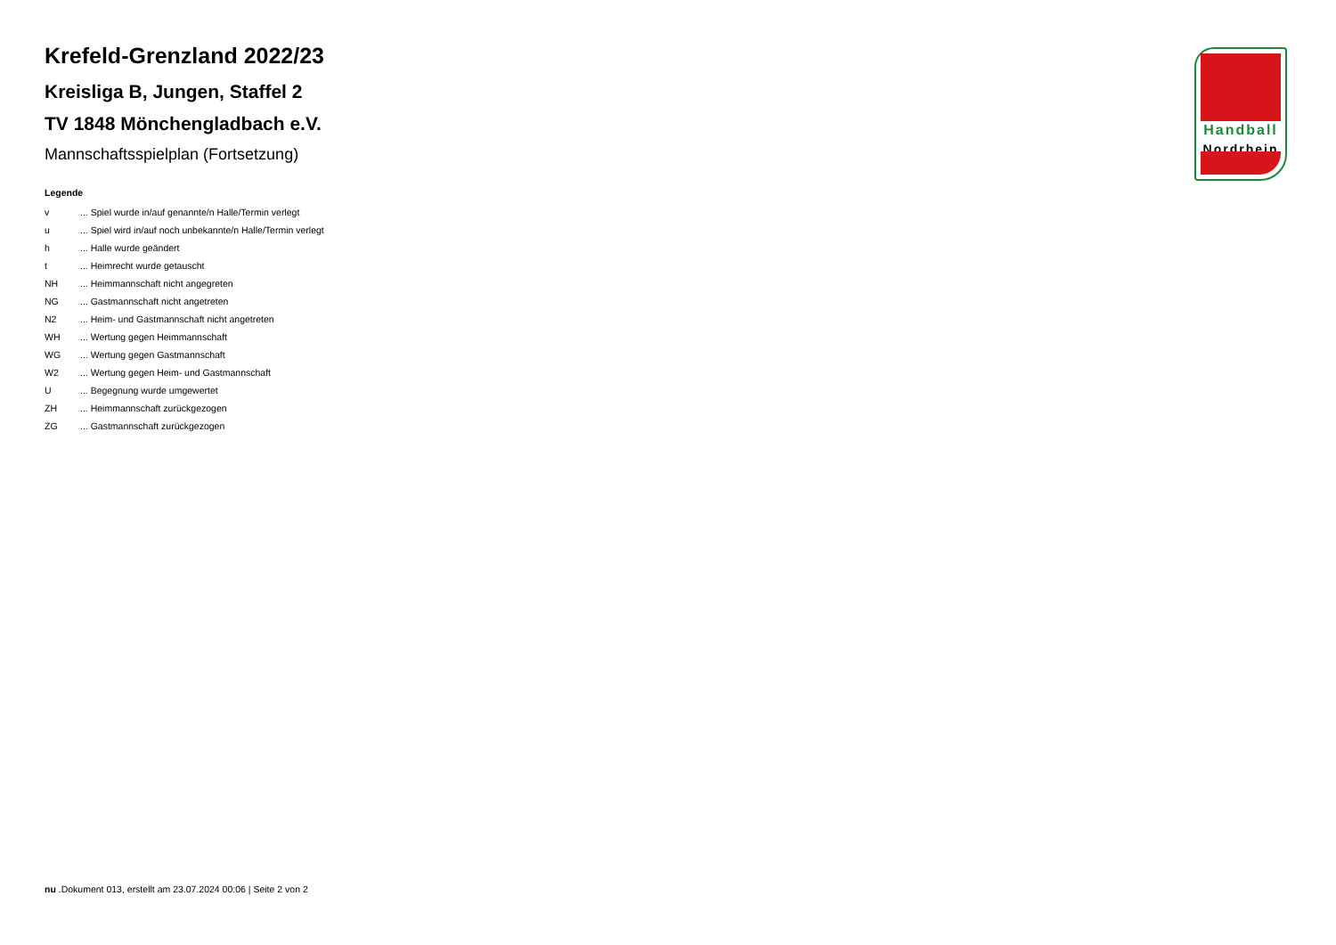Handball
Nordrhein
Krefeld-Grenzland 2022/23
Kreisliga B, Jungen, Staffel 2
TV 1848 Mönchengladbach e.V.
Mannschaftsspielplan (Fortsetzung)
Legende
| v | ... Spiel wurde in/auf genannte/n Halle/Termin verlegt |
| u | ... Spiel wird in/auf noch unbekannte/n Halle/Termin verlegt |
| h | ... Halle wurde geändert |
| t | ... Heimrecht wurde getauscht |
| NH | ... Heimmannschaft nicht angegreten |
| NG | ... Gastmannschaft nicht angetreten |
| N2 | ... Heim- und Gastmannschaft nicht angetreten |
| WH | ... Wertung gegen Heimmannschaft |
| WG | ... Wertung gegen Gastmannschaft |
| W2 | ... Wertung gegen Heim- und Gastmannschaft |
| U | ... Begegnung wurde umgewertet |
| ZH | ... Heimmannschaft zurückgezogen |
| ZG | ... Gastmannschaft zurückgezogen |
nu .Dokument 013, erstellt am 23.07.2024 00:06 | Seite 2 von 2